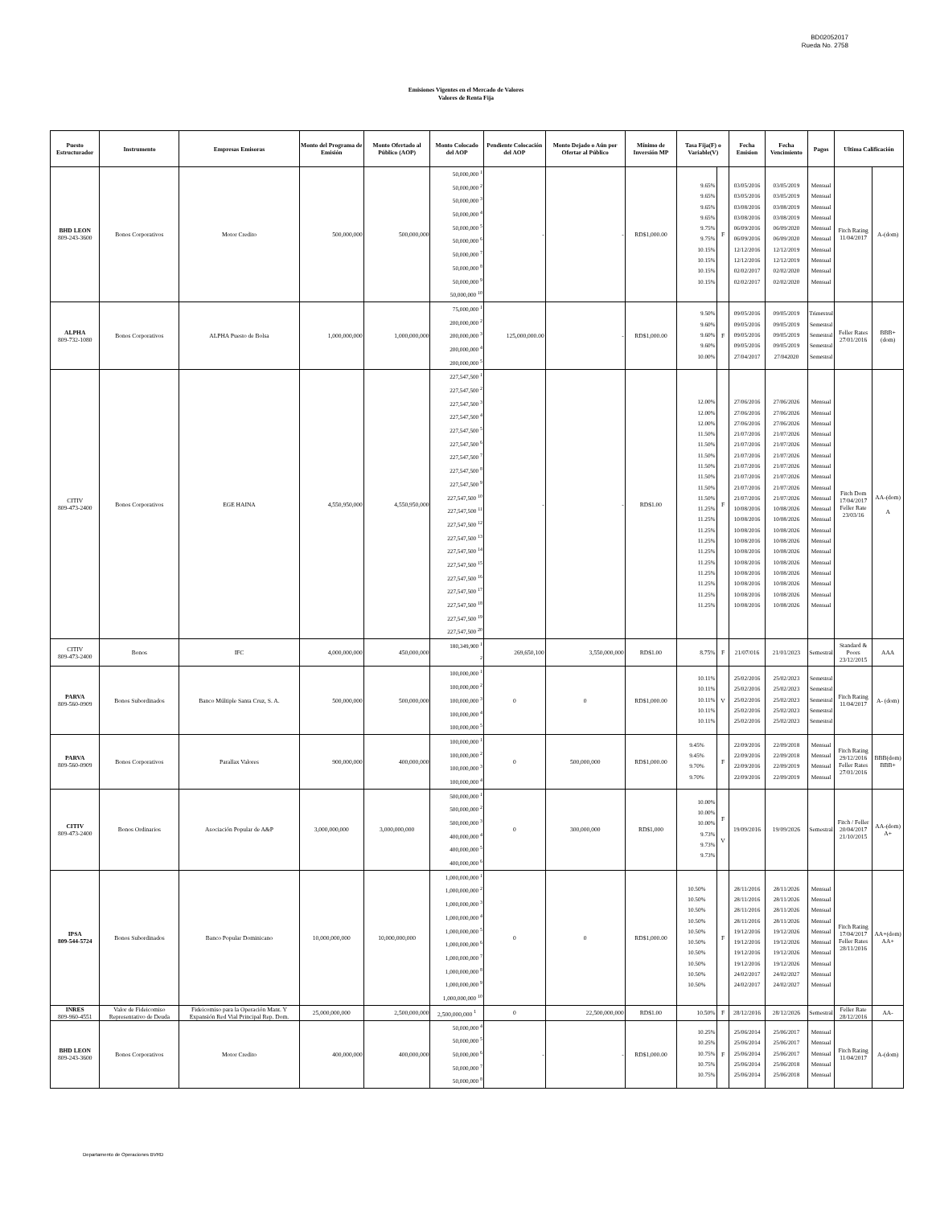BD02052017
Rueda No. 2758
Emisiones Vigentes en el Mercado de Valores
Valores de Renta Fija
| Puesto Estructurador | Instrumento | Empresas Emisoras | Monto del Programa de Emisión | Monto Ofertado al Público (AOP) | Monto Colocado del AOP | Pendiente Colocación del AOP | Monto Dejado o Aún por Ofertar al Público | Mínimo de Inversión MP | Tasa Fija(F) o Variable(V) | | Fecha Emision | Fecha Vencimiento | Pagos | Ultima Calificación | |
| --- | --- | --- | --- | --- | --- | --- | --- | --- | --- | --- | --- | --- | --- | --- | --- |
| BHD LEON 809-243-3600 | Bonos Corporativos | Motor Credito | 500,000,000 | 500,000,000 | 50,000,000 <sup>1</sup> 50,000,000 <sup>2</sup> 50,000,000 <sup>3</sup> 50,000,000 <sup>4</sup> 50,000,000 <sup>5</sup> 50,000,000 <sup>6</sup> 50,000,000 <sup>7</sup> 50,000,000 <sup>8</sup> 50,000,000 <sup>9</sup> 50,000,000 <sup>10</sup> | - | - | RD$1,000.00 | 9.65% 9.65% 9.65% 9.65% 9.75% 9.75% 10.15% 10.15% 10.15% 10.15% | F | 03/05/2016 03/05/2016 03/08/2016 03/08/2016 06/09/2016 06/09/2016 12/12/2016 12/12/2016 02/02/2017 02/02/2017 | 03/05/2019 03/05/2019 03/08/2019 03/08/2019 06/09/2020 06/09/2020 12/12/2019 12/12/2019 02/02/2020 02/02/2020 | Mensual Mensual Mensual Mensual Mensual Mensual Mensual Mensual Mensual Mensual | Fitch Rating 11/04/2017 | A-(dom) |
| ALPHA 809-732-1080 | Bonos Corporativos | ALPHA Puesto de Bolsa | 1,000,000,000 | 1,000,000,000 | 75,000,000 <sup>1</sup> 200,000,000 <sup>2</sup> 200,000,000 <sup>3</sup> 200,000,000 <sup>4</sup> 200,000,000 <sup>5</sup> | 125,000,000.00 | - | RD$1,000.00 | 9.50% 9.60% 9.60% 9.60% 10.00% | F | 09/05/2016 09/05/2016 09/05/2016 09/05/2016 27/04/2017 | 09/05/2019 09/05/2019 09/05/2019 09/05/2019 27/042020 | Trimestral Semestral Semestral Semestral Semestral | Feller Rates 27/01/2016 | BBB+(dom) |
| CITIV 809-473-2400 | Bonos Corporativos | EGE HAINA | 4,550,950,000 | 4,550,950,000 | 227,547,500 <sup>1</sup> 227,547,500 <sup>2</sup> 227,547,500 <sup>3</sup> 227,547,500 <sup>4</sup> 227,547,500 <sup>5</sup> 227,547,500 <sup>6</sup> 227,547,500 <sup>7</sup> 227,547,500 <sup>8</sup> 227,547,500 <sup>9</sup> 227,547,500 <sup>10</sup> 227,547,500 <sup>11</sup> 227,547,500 <sup>12</sup> 227,547,500 <sup>13</sup> 227,547,500 <sup>14</sup> 227,547,500 <sup>15</sup> 227,547,500 <sup>16</sup> 227,547,500 <sup>17</sup> 227,547,500 <sup>18</sup> 227,547,500 <sup>19</sup> 227,547,500 <sup>20</sup> | - | - | RD$1.00 | 12.00% 12.00% 12.00% 11.50% 11.50% 11.50% 11.50% 11.50% 11.50% 11.50% 11.25% 11.25% 11.25% 11.25% 11.25% 11.25% 11.25% 11.25% 11.25% 11.25% | F | 27/06/2016 27/06/2016 27/06/2016 21/07/2016 21/07/2016 21/07/2016 21/07/2016 21/07/2016 21/07/2016 21/07/2016 10/08/2016 10/08/2016 10/08/2016 10/08/2016 10/08/2016 10/08/2016 10/08/2016 10/08/2016 10/08/2016 10/08/2016 | 27/06/2026 27/06/2026 27/06/2026 21/07/2026 21/07/2026 21/07/2026 21/07/2026 21/07/2026 21/07/2026 21/07/2026 10/08/2026 10/08/2026 10/08/2026 10/08/2026 10/08/2026 10/08/2026 10/08/2026 10/08/2026 10/08/2026 10/08/2026 | Mensual Mensual Mensual Mensual Mensual Mensual Mensual Mensual Mensual Mensual Mensual Mensual Mensual Mensual Mensual Mensual Mensual Mensual Mensual Mensual | Fitch Dom 17/04/2017 Feller Rate 23/03/16 | AA-(dom) A |
| CITIV 809-473-2400 | Bonos | IFC | 4,000,000,000 | 450,000,000 | 180,349,900 <sup>1</sup> <sup>2</sup> | 269,650,100 | 3,550,000,000 | RD$1.00 | 8.75% | F | 21/07/016 | 21/01/2023 | Semestral | Standard & Poors 23/12/2015 | AAA |
| PARVA 809-560-0909 | Bonos Subordinados | Banco Múltiple Santa Cruz, S. A. | 500,000,000 | 500,000,000 | 100,000,000 <sup>1</sup> 100,000,000 <sup>2</sup> 100,000,000 <sup>3</sup> 100,000,000 <sup>4</sup> 100,000,000 <sup>5</sup> | 0 | 0 | RD$1,000.00 | 10.11% 10.11% 10.11% 10.11% 10.11% | V | 25/02/2016 25/02/2016 25/02/2016 25/02/2016 25/02/2016 | 25/02/2023 25/02/2023 25/02/2023 25/02/2023 25/02/2023 | Semestral Semestral Semestral Semestral Semestral | Fitch Rating 11/04/2017 | A- (dom) |
| PARVA 809-560-0909 | Bonos Corporativos | Parallax Valores | 900,000,000 | 400,000,000 | 100,000,000 <sup>1</sup> 100,000,000 <sup>2</sup> 100,000,000 <sup>3</sup> 100,000,000 <sup>4</sup> | 0 | 500,000,000 | RD$1,000.00 | 9.45% 9.45% 9.70% 9.70% | F | 22/09/2016 22/09/2016 22/09/2016 22/09/2016 | 22/09/2018 22/09/2018 22/09/2019 22/09/2019 | Mensual Mensual Mensual Mensual | Fitch Rating 29/12/2016 Feller Rates 27/01/2016 | BBB(dom) BBB+ |
| CITIV 809-473-2400 | Bonos Ordinarios | Asociación Popular de A&P | 3,000,000,000 | 3,000,000,000 | 500,000,000 <sup>1</sup> 500,000,000 <sup>2</sup> 500,000,000 <sup>3</sup> 400,000,000 <sup>4</sup> 400,000,000 <sup>5</sup> 400,000,000 <sup>6</sup> | 0 | 300,000,000 | RD$1,000 | 10.00% 10.00% 10.00% 9.73% 9.73% 9.73% | F V | 19/09/2016 | 19/09/2026 | Semestral | Fitch / Feller 20/04/2017 21/10/2015 | AA-(dom) A+ |
| IPSA 809-544-5724 | Bonos Subordinados | Banco Popular Dominicano | 10,000,000,000 | 10,000,000,000 | 1,000,000,000 <sup>1</sup> 1,000,000,000 <sup>2</sup> 1,000,000,000 <sup>3</sup> 1,000,000,000 <sup>4</sup> 1,000,000,000 <sup>5</sup> 1,000,000,000 <sup>6</sup> 1,000,000,000 <sup>7</sup> 1,000,000,000 <sup>8</sup> 1,000,000,000 <sup>9</sup> 1,000,000,000 <sup>10</sup> | 0 | 0 | RD$1,000.00 | 10.50% 10.50% 10.50% 10.50% 10.50% 10.50% 10.50% 10.50% 10.50% 10.50% | F | 28/11/2016 28/11/2016 28/11/2016 28/11/2016 19/12/2016 19/12/2016 19/12/2016 19/12/2016 24/02/2017 24/02/2017 | 28/11/2026 28/11/2026 28/11/2026 28/11/2026 19/12/2026 19/12/2026 19/12/2026 19/12/2026 24/02/2027 24/02/2027 | Mensual Mensual Mensual Mensual Mensual Mensual Mensual Mensual Mensual Mensual | Fitch Rating 17/04/2017 Feller Rates 28/11/2016 | AA+(dom) AA+ |
| INRES 809-960-4551 | Valor de Fideicomiso Representativo de Deuda | Fideicomiso para la Operación Mant. Y Expansión Red Vial Principal Rep. Dom. | 25,000,000,000 | 2,500,000,000 | 2,500,000,000 <sup>1</sup> | 0 | 22,500,000,000 | RD$1.00 | 10.50% | F | 28/12/2016 | 28/12/2026 | Semestral | Feller Rate 28/12/2016 | AA- |
| BHD LEON 809-243-3600 | Bonos Corporativos | Motor Credito | 400,000,000 | 400,000,000 | 50,000,000 <sup>4</sup> 50,000,000 <sup>5</sup> 50,000,000 <sup>6</sup> 50,000,000 <sup>7</sup> 50,000,000 <sup>8</sup> | - | - | RD$1,000.00 | 10.25% 10.25% 10.75% 10.75% 10.75% | F | 25/06/2014 25/06/2014 25/06/2014 25/06/2014 25/06/2014 | 25/06/2017 25/06/2017 25/06/2017 25/06/2018 25/06/2018 | Mensual Mensual Mensual Mensual Mensual | Fitch Rating 11/04/2017 | A-(dom) |
Departamento de Operaciones BVRD